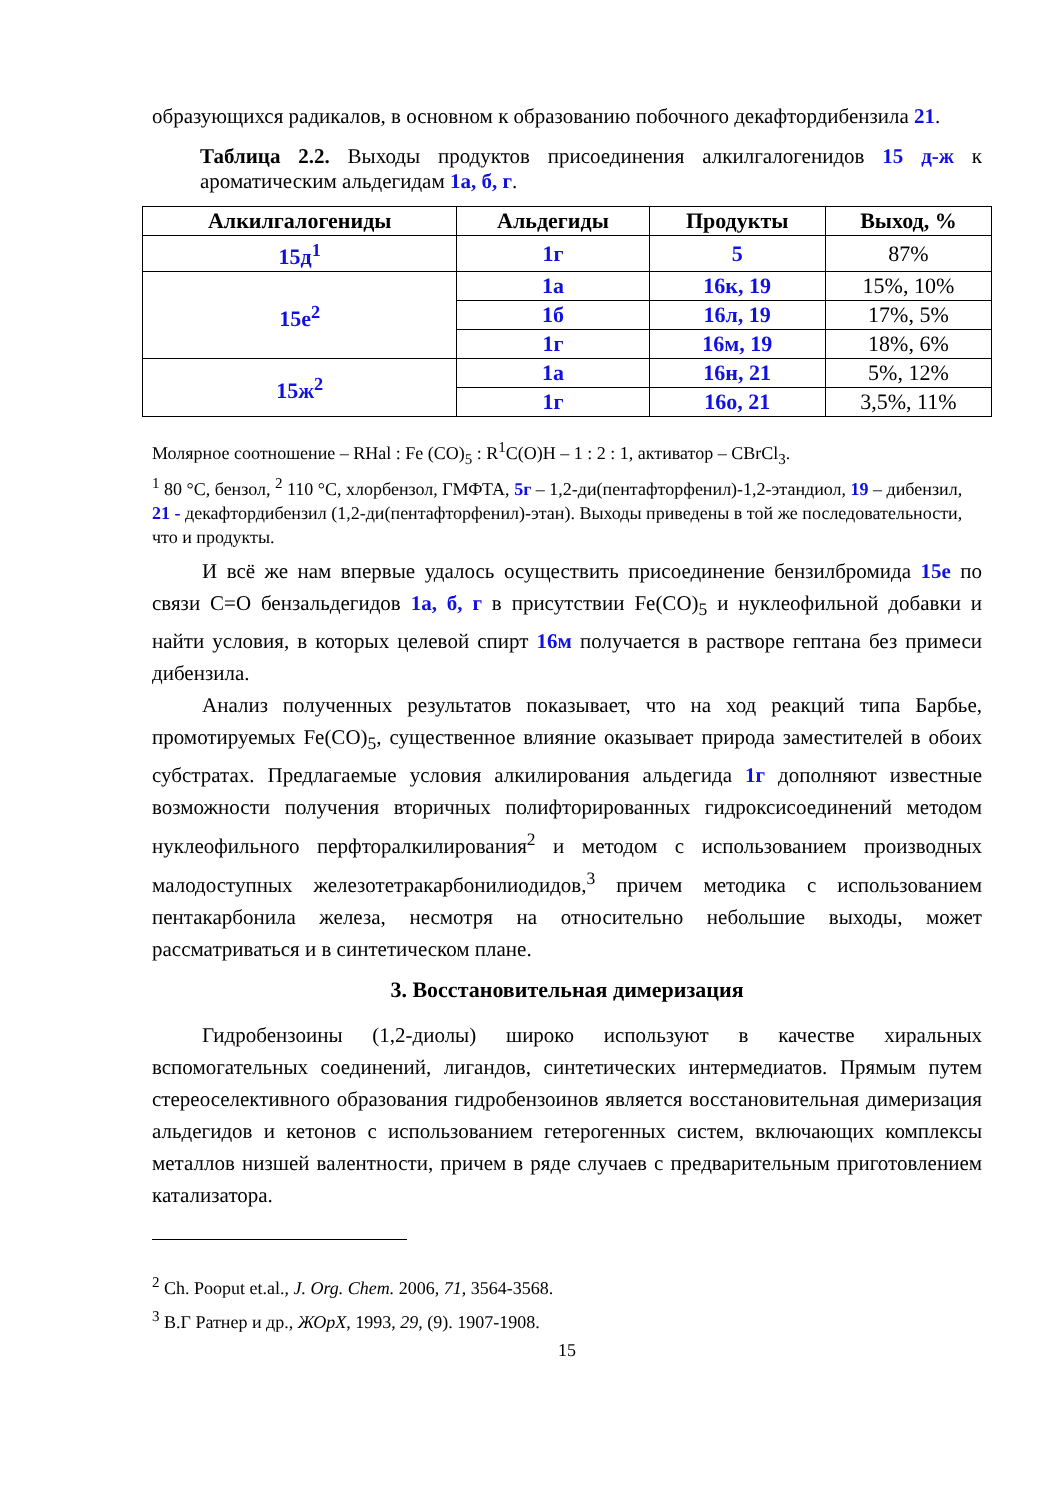образующихся радикалов, в основном к образованию побочного декафтордибензила 21.
Таблица 2.2. Выходы продуктов присоединения алкилгалогенидов 15 д-ж к ароматическим альдегидам 1а, б, г.
| Алкилгалогениды | Альдегиды | Продукты | Выход, % |
| --- | --- | --- | --- |
| 15д<sup>1</sup> | 1г | 5 | 87% |
| 15е<sup>2</sup> | 1а | 16к, 19 | 15%, 10% |
| | 1б | 16л, 19 | 17%, 5% |
| | 1г | 16м, 19 | 18%, 6% |
| 15ж<sup>2</sup> | 1а | 16н, 21 | 5%, 12% |
| | 1г | 16о, 21 | 3,5%, 11% |
Молярное соотношение – RHal : Fe (CO)<sub>5</sub> : R<sup>1</sup>C(O)H – 1 : 2 : 1, активатор – CBrCl<sub>3</sub>.
<sup>1</sup> 80 °С, бензол, <sup>2</sup> 110 °С, хлорбензол, ГМФТА, 5г – 1,2-ди(пентафторфенил)-1,2-этандиол, 19 – дибензил, 21 - декафтордибензил (1,2-ди(пентафторфенил)-этан). Выходы приведены в той же последовательности, что и продукты.
И всё же нам впервые удалось осуществить присоединение бензилбромида 15е по связи С=О бензальдегидов 1а, б, г в присутствии Fe(CO)<sub>5</sub> и нуклеофильной добавки и найти условия, в которых целевой спирт 16м получается в растворе гептана без примеси дибензила.
Анализ полученных результатов показывает, что на ход реакций типа Барбье, промотируемых Fe(CO)<sub>5</sub>, существенное влияние оказывает природа заместителей в обоих субстратах. Предлагаемые условия алкилирования альдегида 1г дополняют известные возможности получения вторичных полифторированных гидроксисоединений методом нуклеофильного перфторалкилирования<sup>2</sup> и методом с использованием производных малодоступных железотетракарбонилиодидов,<sup>3</sup> причем методика с использованием пентакарбонила железа, несмотря на относительно небольшие выходы, может рассматриваться и в синтетическом плане.
3. Восстановительная димеризация
Гидробензоины (1,2-диолы) широко используют в качестве хиральных вспомогательных соединений, лигандов, синтетических интермедиатов. Прямым путем стереоселективного образования гидробензоинов является восстановительная димеризация альдегидов и кетонов с использованием гетерогенных систем, включающих комплексы металлов низшей валентности, причем в ряде случаев с предварительным приготовлением катализатора.
<sup>2</sup> Ch. Pooput et.al., J. Org. Chem. 2006, 71, 3564-3568.
<sup>3</sup> В.Г Ратнер и др., ЖОрХ, 1993, 29, (9). 1907-1908.
15